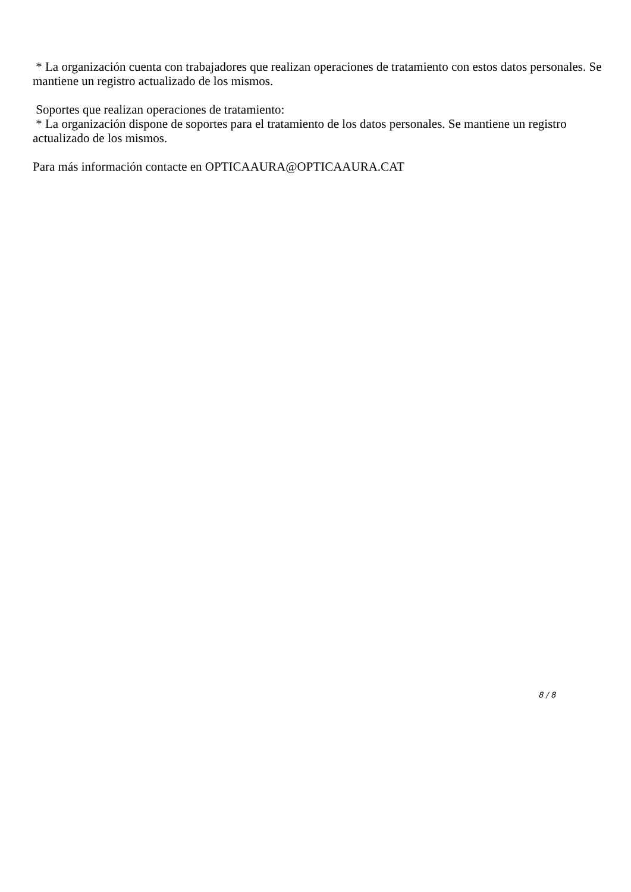* La organización cuenta con trabajadores que realizan operaciones de tratamiento con estos datos personales. Se mantiene un registro actualizado de los mismos.
Soportes que realizan operaciones de tratamiento:
* La organización dispone de soportes para el tratamiento de los datos personales. Se mantiene un registro actualizado de los mismos.
Para más información contacte en OPTICAAURA@OPTICAAURA.CAT
8 / 8